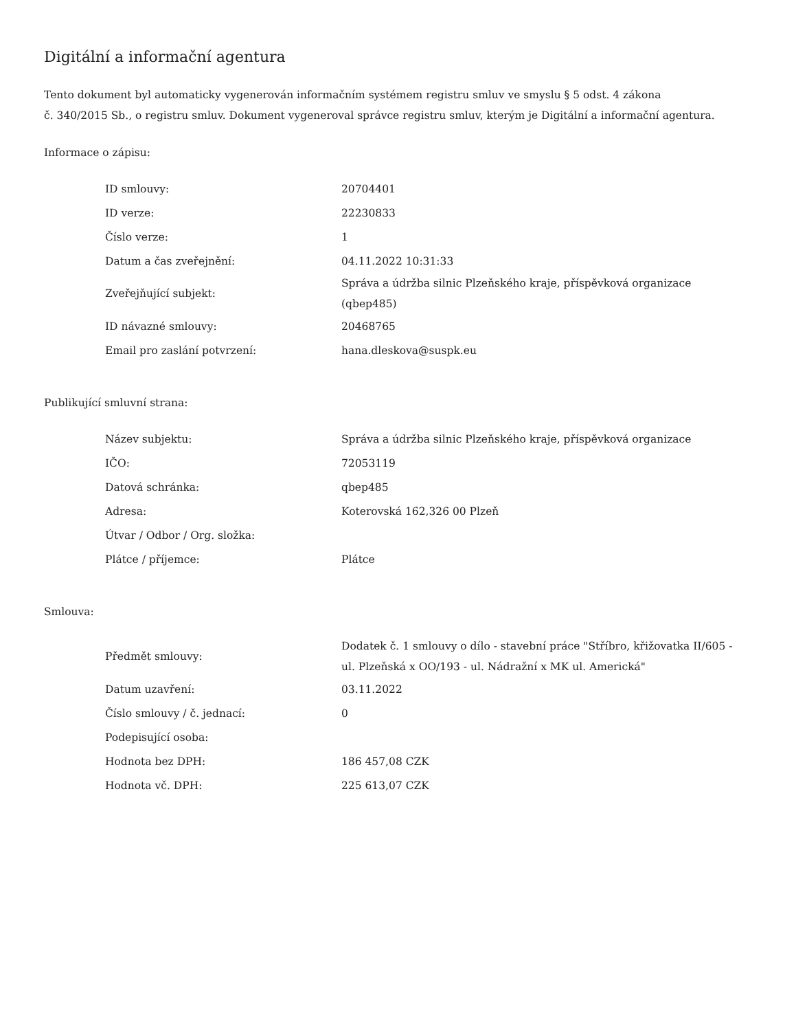Digitální a informační agentura
Tento dokument byl automaticky vygenerován informačním systémem registru smluv ve smyslu § 5 odst. 4 zákona
č. 340/2015 Sb., o registru smluv. Dokument vygeneroval správce registru smluv, kterým je Digitální a informační agentura.
Informace o zápisu:
| ID smlouvy: | 20704401 |
| ID verze: | 22230833 |
| Číslo verze: | 1 |
| Datum a čas zveřejnění: | 04.11.2022 10:31:33 |
| Zveřejňující subjekt: | Správa a údržba silnic Plzeňského kraje, příspěvková organizace (qbep485) |
| ID návazné smlouvy: | 20468765 |
| Email pro zaslání potvrzení: | hana.dleskova@suspk.eu |
Publikující smluvní strana:
| Název subjektu: | Správa a údržba silnic Plzeňského kraje, příspěvková organizace |
| IČO: | 72053119 |
| Datová schránka: | qbep485 |
| Adresa: | Koterovská 162,326 00 Plzeň |
| Útvar / Odbor / Org. složka: | |
| Plátce / příjemce: | Plátce |
Smlouva:
| Předmět smlouvy: | Dodatek č. 1 smlouvy o dílo - stavební práce "Stříbro, křižovatka II/605 - ul. Plzeňská x OO/193 - ul. Nádražní x MK ul. Americká" |
| Datum uzavření: | 03.11.2022 |
| Číslo smlouvy / č. jednací: | 0 |
| Podepisující osoba: | |
| Hodnota bez DPH: | 186 457,08 CZK |
| Hodnota vč. DPH: | 225 613,07 CZK |